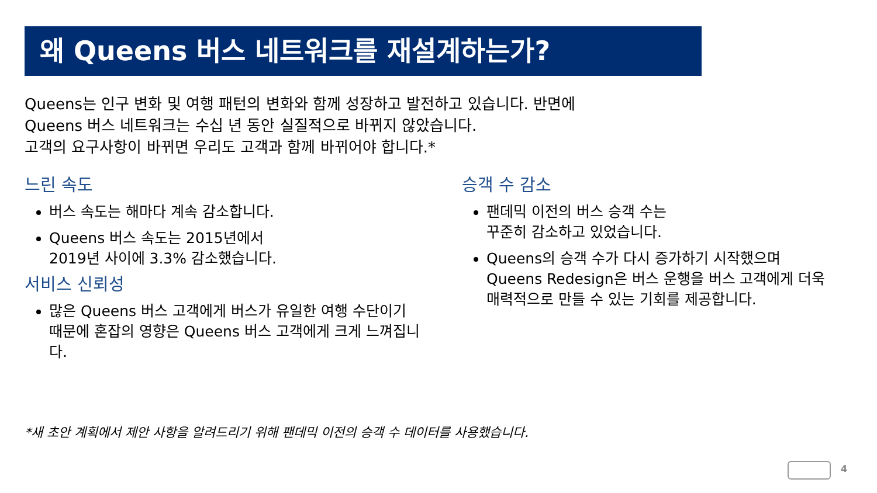왜 Queens 버스 네트워크를 재설계하는가?
Queens는 인구 변화 및 여행 패턴의 변화와 함께 성장하고 발전하고 있습니다. 반면에
Queens 버스 네트워크는 수십 년 동안 실질적으로 바뀌지 않았습니다.
고객의 요구사항이 바뀌면 우리도 고객과 함께 바뀌어야 합니다.*
느린 속도
버스 속도는 해마다 계속 감소합니다.
Queens 버스 속도는 2015년에서
2019년 사이에 3.3% 감소했습니다.
서비스 신뢰성
많은 Queens 버스 고객에게 버스가 유일한 여행 수단이기 때문에 혼잡의 영향은 Queens 버스 고객에게 크게 느껴집니다.
승객 수 감소
팬데믹 이전의 버스 승객 수는
꾸준히 감소하고 있었습니다.
Queens의 승객 수가 다시 증가하기 시작했으며 Queens Redesign은 버스 운행을 버스 고객에게 더욱 매력적으로 만들 수 있는 기회를 제공합니다.
*새 초안 계획에서 제안 사항을 알려드리기 위해 팬데믹 이전의 승객 수 데이터를 사용했습니다.
4